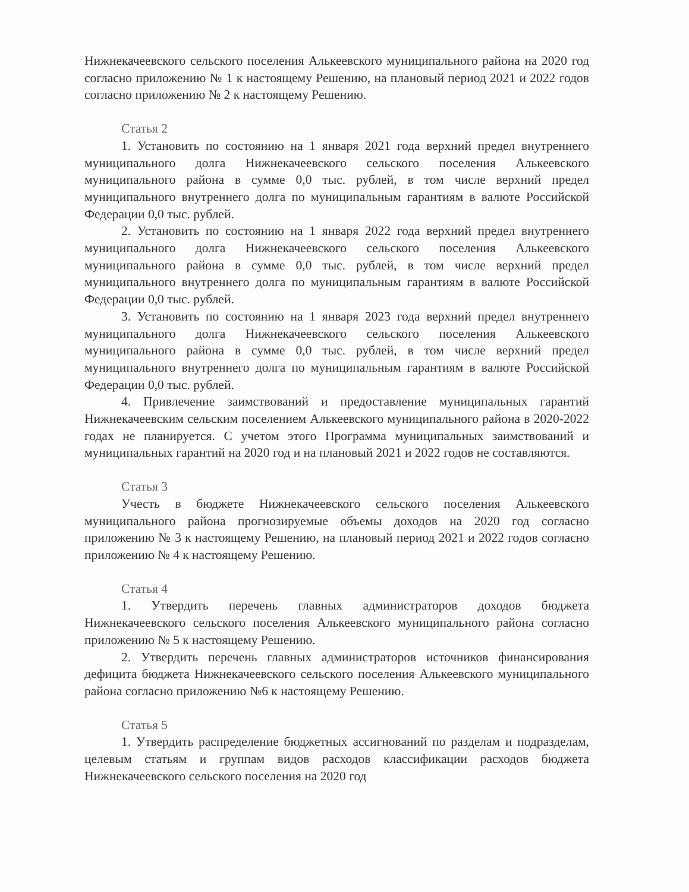Нижнекачеевского сельского поселения Алькеевского муниципального района на 2020 год согласно приложению № 1 к настоящему Решению, на плановый период 2021 и 2022 годов согласно приложению № 2 к настоящему Решению.
Статья 2
1. Установить по состоянию на 1 января 2021 года верхний предел внутреннего муниципального долга Нижнекачеевского сельского поселения Алькеевского муниципального района в сумме 0,0 тыс. рублей, в том числе верхний предел муниципального внутреннего долга по муниципальным гарантиям в валюте Российской Федерации 0,0 тыс. рублей.
2. Установить по состоянию на 1 января 2022 года верхний предел внутреннего муниципального долга Нижнекачеевского сельского поселения Алькеевского муниципального района в сумме 0,0 тыс. рублей, в том числе верхний предел муниципального внутреннего долга по муниципальным гарантиям в валюте Российской Федерации 0,0 тыс. рублей.
3. Установить по состоянию на 1 января 2023 года верхний предел внутреннего муниципального долга Нижнекачеевского сельского поселения Алькеевского муниципального района в сумме 0,0 тыс. рублей, в том числе верхний предел муниципального внутреннего долга по муниципальным гарантиям в валюте Российской Федерации 0,0 тыс. рублей.
4. Привлечение заимствований и предоставление муниципальных гарантий Нижнекачеевским сельским поселением Алькеевского муниципального района в 2020-2022 годах не планируется. С учетом этого Программа муниципальных заимствований и муниципальных гарантий на 2020 год и на плановый 2021 и 2022 годов не составляются.
Статья 3
Учесть в бюджете Нижнекачеевского сельского поселения Алькеевского муниципального района прогнозируемые объемы доходов на 2020 год согласно приложению № 3 к настоящему Решению, на плановый период 2021 и 2022 годов согласно приложению № 4 к настоящему Решению.
Статья 4
1. Утвердить перечень главных администраторов доходов бюджета Нижнекачеевского сельского поселения Алькеевского муниципального района согласно приложению № 5 к настоящему Решению.
2. Утвердить перечень главных администраторов источников финансирования дефицита бюджета Нижнекачеевского сельского поселения Алькеевского муниципального района согласно приложению №6 к настоящему Решению.
Статья 5
1. Утвердить распределение бюджетных ассигнований по разделам и подразделам, целевым статьям и группам видов расходов классификации расходов бюджета Нижнекачеевского сельского поселения на 2020 год